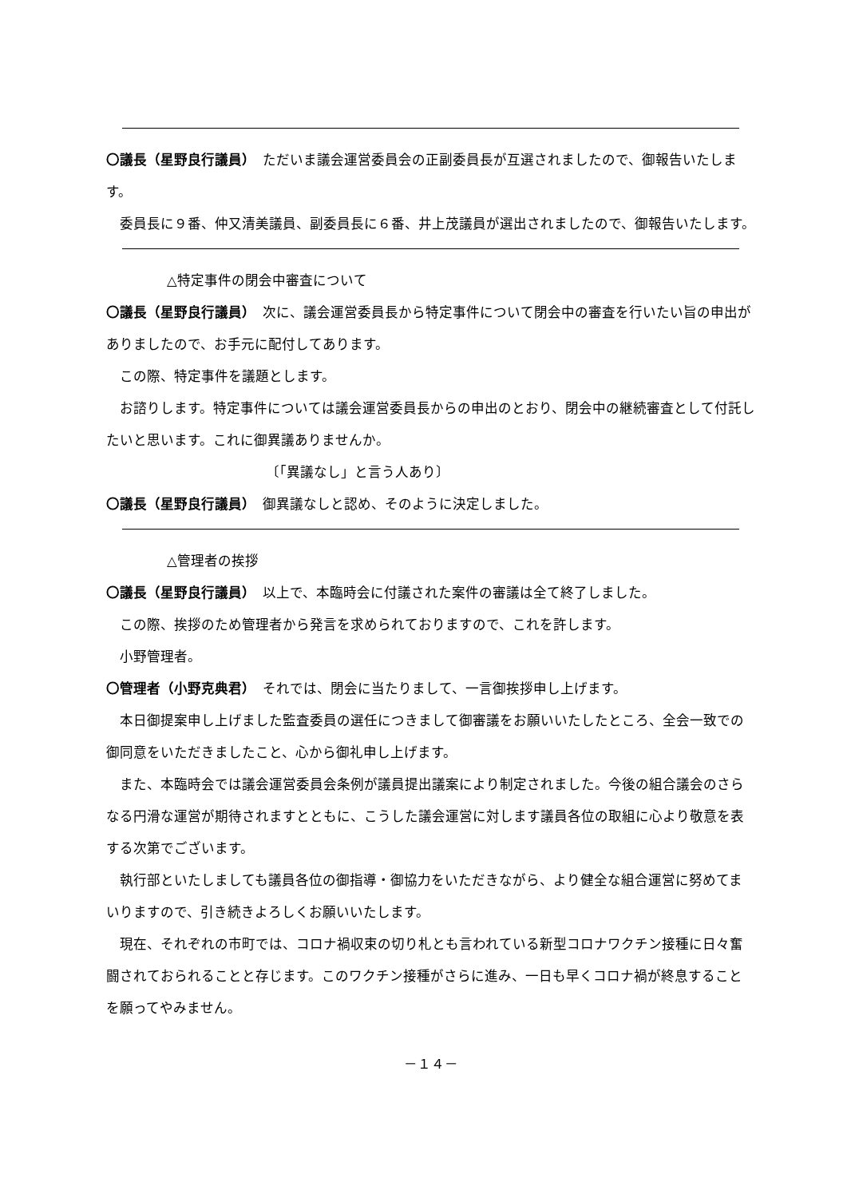〇議長（星野良行議員）　ただいま議会運営委員会の正副委員長が互選されましたので、御報告いたします。
委員長に９番、仲又清美議員、副委員長に６番、井上茂議員が選出されましたので、御報告いたします。
△特定事件の閉会中審査について
〇議長（星野良行議員）　次に、議会運営委員長から特定事件について閉会中の審査を行いたい旨の申出がありましたので、お手元に配付してあります。
この際、特定事件を議題とします。
お諮りします。特定事件については議会運営委員長からの申出のとおり、閉会中の継続審査として付託したいと思います。これに御異議ありませんか。
〔「異議なし」と言う人あり〕
〇議長（星野良行議員）　御異議なしと認め、そのように決定しました。
△管理者の挨拶
〇議長（星野良行議員）　以上で、本臨時会に付議された案件の審議は全て終了しました。
この際、挨拶のため管理者から発言を求められておりますので、これを許します。
小野管理者。
〇管理者（小野克典君）　それでは、閉会に当たりまして、一言御挨拶申し上げます。
本日御提案申し上げました監査委員の選任につきまして御審議をお願いいたしたところ、全会一致での御同意をいただきましたこと、心から御礼申し上げます。
また、本臨時会では議会運営委員会条例が議員提出議案により制定されました。今後の組合議会のさらなる円滑な運営が期待されますとともに、こうした議会運営に対します議員各位の取組に心より敬意を表する次第でございます。
執行部といたしましても議員各位の御指導・御協力をいただきながら、より健全な組合運営に努めてまいりますので、引き続きよろしくお願いいたします。
現在、それぞれの市町では、コロナ禍収束の切り札とも言われている新型コロナワクチン接種に日々奮闘されておられることと存じます。このワクチン接種がさらに進み、一日も早くコロナ禍が終息することを願ってやみません。
－１４－